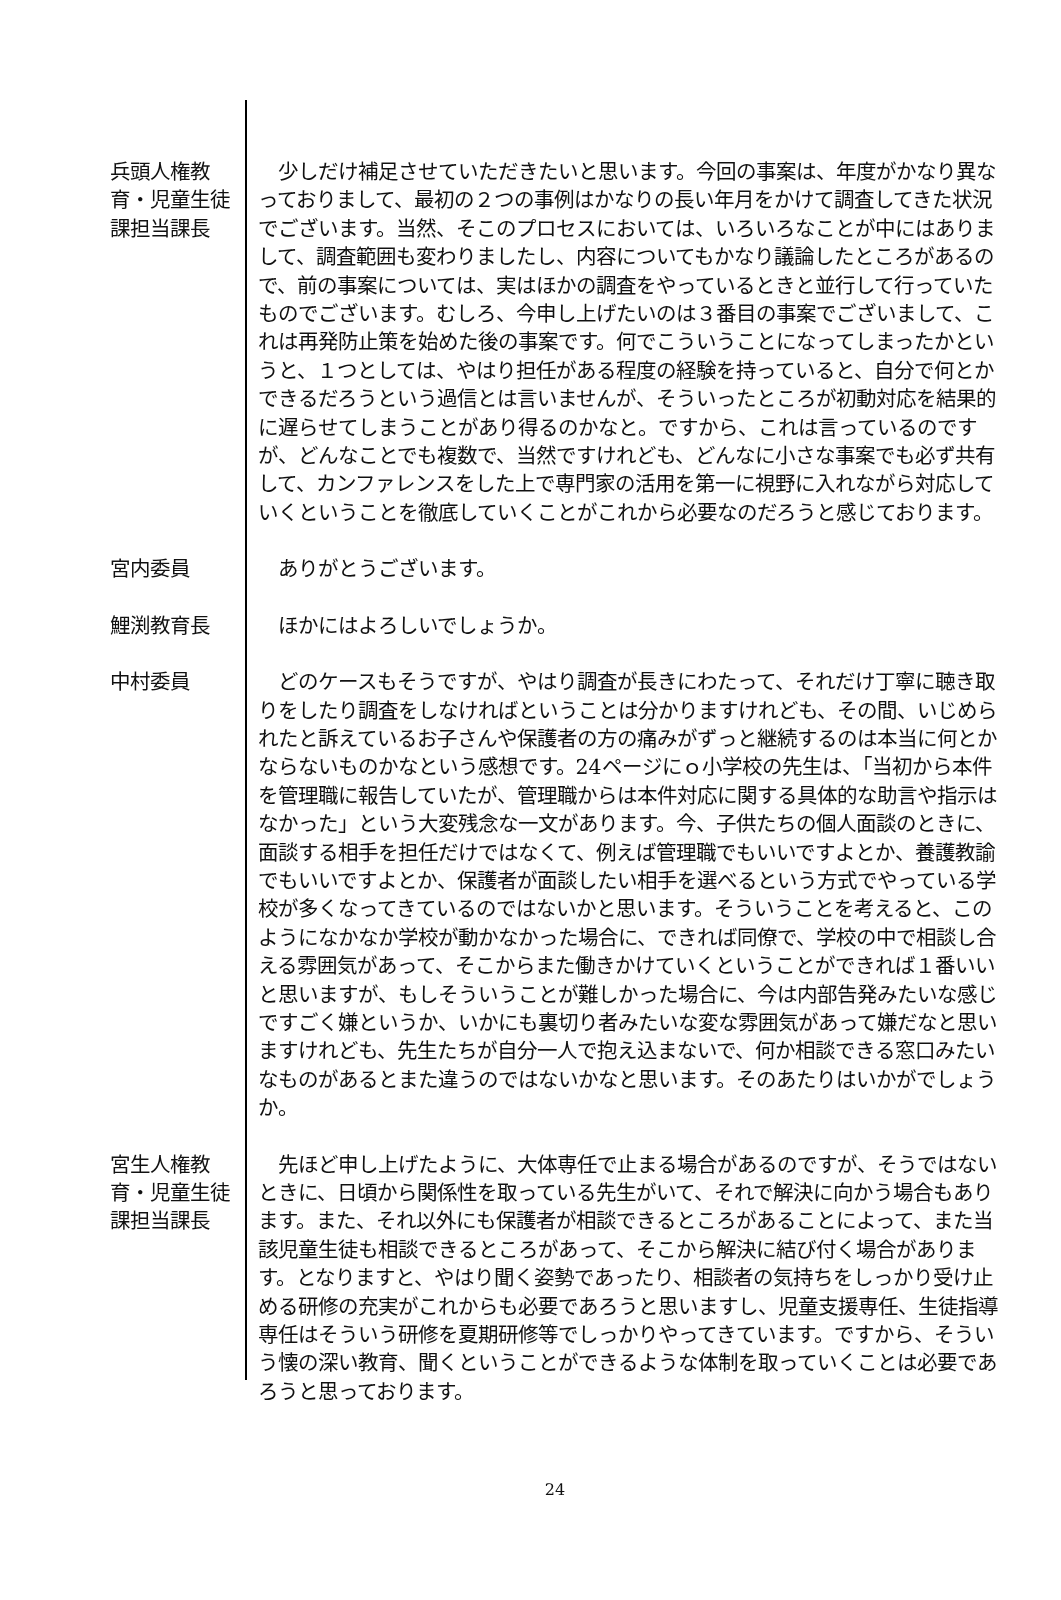兵頭人権教育・児童生徒課担当課長
少しだけ補足させていただきたいと思います。今回の事案は、年度がかなり異なっておりまして、最初の２つの事例はかなりの長い年月をかけて調査してきた状況でございます。当然、そこのプロセスにおいては、いろいろなことが中にはありまして、調査範囲も変わりましたし、内容についてもかなり議論したところがあるので、前の事案については、実はほかの調査をやっているときと並行して行っていたものでございます。むしろ、今申し上げたいのは３番目の事案でございまして、これは再発防止策を始めた後の事案です。何でこういうことになってしまったかというと、１つとしては、やはり担任がある程度の経験を持っていると、自分で何とかできるだろうという過信とは言いませんが、そういったところが初動対応を結果的に遅らせてしまうことがあり得るのかなと。ですから、これは言っているのですが、どんなことでも複数で、当然ですけれども、どんなに小さな事案でも必ず共有して、カンファレンスをした上で専門家の活用を第一に視野に入れながら対応していくということを徹底していくことがこれから必要なのだろうと感じております。
宮内委員 ありがとうございます。
鯉渕教育長 ほかにはよろしいでしょうか。
中村委員 どのケースもそうですが、やはり調査が長きにわたって、それだけ丁寧に聴き取りをしたり調査をしなければということは分かりますけれども、その間、いじめられたと訴えているお子さんや保護者の方の痛みがずっと継続するのは本当に何とかならないものかなという感想です。24ページにｏ小学校の先生は、「当初から本件を管理職に報告していたが、管理職からは本件対応に関する具体的な助言や指示はなかった」という大変残念な一文があります。今、子供たちの個人面談のときに、面談する相手を担任だけではなくて、例えば管理職でもいいですよとか、養護教諭でもいいですよとか、保護者が面談したい相手を選べるという方式でやっている学校が多くなってきているのではないかと思います。そういうことを考えると、このようになかなか学校が動かなかった場合に、できれば同僚で、学校の中で相談し合える雰囲気があって、そこからまた働きかけていくということができれば１番いいと思いますが、もしそういうことが難しかった場合に、今は内部告発みたいな感じですごく嫌というか、いかにも裏切り者みたいな変な雰囲気があって嫌だなと思いますけれども、先生たちが自分一人で抱え込まないで、何か相談できる窓口みたいなものがあるとまた違うのではないかなと思います。そのあたりはいかがでしょうか。
宮生人権教育・児童生徒課担当課長
先ほど申し上げたように、大体専任で止まる場合があるのですが、そうではないときに、日頃から関係性を取っている先生がいて、それで解決に向かう場合もあります。また、それ以外にも保護者が相談できるところがあることによって、また当該児童生徒も相談できるところがあって、そこから解決に結び付く場合があります。となりますと、やはり聞く姿勢であったり、相談者の気持ちをしっかり受け止める研修の充実がこれからも必要であろうと思いますし、児童支援専任、生徒指導専任はそういう研修を夏期研修等でしっかりやってきています。ですから、そういう懐の深い教育、聞くということができるような体制を取っていくことは必要であろうと思っております。
24